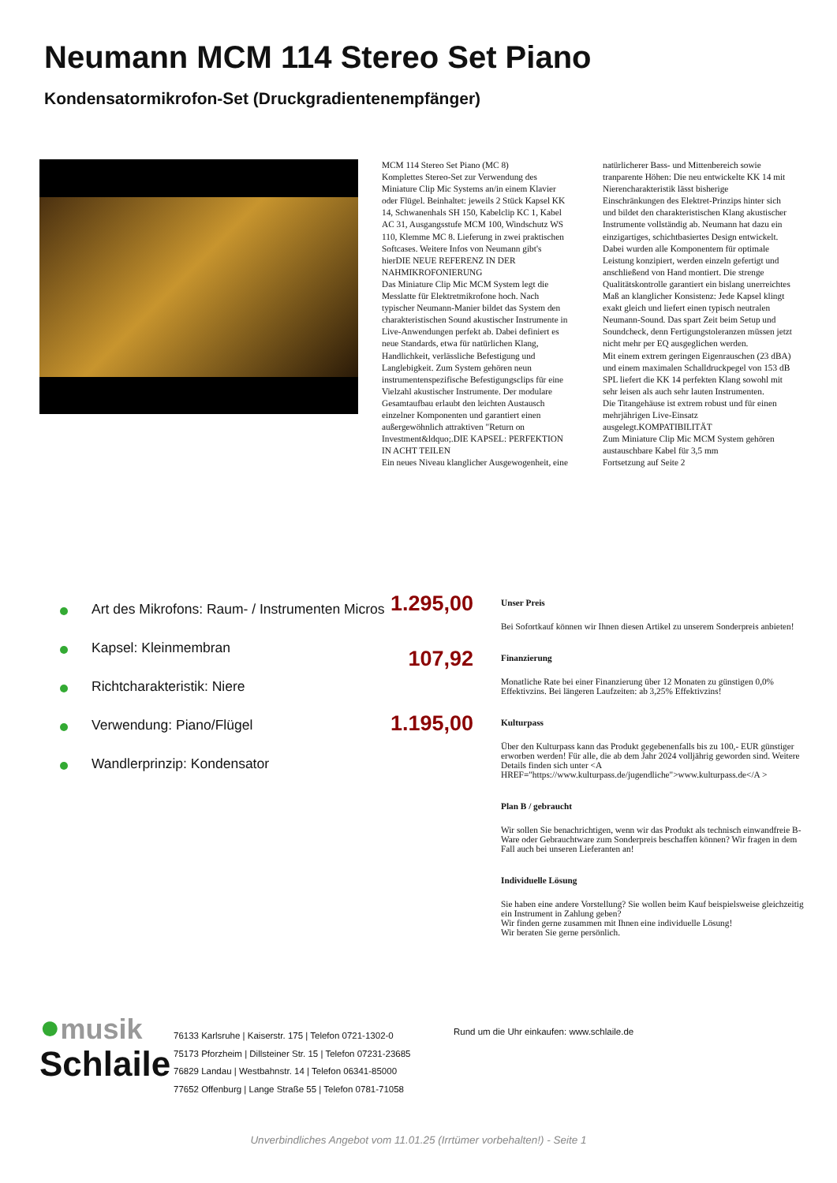Neumann MCM 114 Stereo Set Piano
Kondensatormikrofon-Set (Druckgradientenempfänger)
MCM 114 Stereo Set Piano (MC 8)
Komplettes Stereo-Set zur Verwendung des Miniature Clip Mic Systems an/in einem Klavier oder Flügel. Beinhaltet: jeweils 2 Stück Kapsel KK 14, Schwanenhals SH 150, Kabelclip KC 1, Kabel AC 31, Ausgangsstufe MCM 100, Windschutz WS 110, Klemme MC 8. Lieferung in zwei praktischen Softcases. Weitere Infos von Neumann gibt's hierDIE NEUE REFERENZ IN DER NAHMIKROFONIERUNG
Das Miniature Clip Mic MCM System legt die Messlatte für Elektretmikrofone hoch. Nach typischer Neumann-Manier bildet das System den charakteristischen Sound akustischer Instrumente in Live-Anwendungen perfekt ab. Dabei definiert es neue Standards, etwa für natürlichen Klang, Handlichkeit, verlässliche Befestigung und Langlebigkeit. Zum System gehören neun instrumentenspezifische Befestigungsclips für eine Vielzahl akustischer Instrumente. Der modulare Gesamtaufbau erlaubt den leichten Austausch einzelner Komponenten und garantiert einen außergewöhnlich attraktiven "Return on Investment&ldquo;.DIE KAPSEL: PERFEKTION IN ACHT TEILEN
Ein neues Niveau klanglicher Ausgewogenheit, eine natürlicherer Bass- und Mittenbereich sowie tranparente Höhen: Die neu entwickelte KK 14 mit Nierencharakteristik lässt bisherige Einschränkungen des Elektret-Prinzips hinter sich und bildet den charakteristischen Klang akustischer Instrumente vollständig ab. Neumann hat dazu ein einzigartiges, schichtbasiertes Design entwickelt. Dabei wurden alle Komponentem für optimale Leistung konzipiert, werden einzeln gefertigt und anschließend von Hand montiert. Die strenge Qualitätskontrolle garantiert ein bislang unerreichtes Maß an klanglicher Konsistenz: Jede Kapsel klingt exakt gleich und liefert einen typisch neutralen Neumann-Sound. Das spart Zeit beim Setup und Soundcheck, denn Fertigungstoleranzen müssen jetzt nicht mehr per EQ ausgeglichen werden.
Mit einem extrem geringen Eigenrauschen (23 dBA) und einem maximalen Schalldruckpegel von 153 dB SPL liefert die KK 14 perfekten Klang sowohl mit sehr leisen als auch sehr lauten Instrumenten.
Die Titangehäuse ist extrem robust und für einen mehrjährigen Live-Einsatz ausgelegt.KOMPATIBILITÄT
Zum Miniature Clip Mic MCM System gehören austauschbare Kabel für 3,5 mm
Fortsetzung auf Seite 2
Art des Mikrofons: Raum- / Instrumenten Micros
Kapsel: Kleinmembran
Richtcharakteristik: Niere
Verwendung: Piano/Flügel
Wandlerprinzip: Kondensator
1.295,00
Unser Preis
Bei Sofortkauf können wir Ihnen diesen Artikel zu unserem Sonderpreis anbieten!
107,92
Finanzierung
Monatliche Rate bei einer Finanzierung über 12 Monaten zu günstigen 0,0% Effektivzins. Bei längeren Laufzeiten: ab 3,25% Effektivzins!
1.195,00
Kulturpass
Über den Kulturpass kann das Produkt gegebenenfalls bis zu 100,- EUR günstiger erworben werden! Für alle, die ab dem Jahr 2024 volljährig geworden sind. Weitere Details finden sich unter <A HREF="https://www.kulturpass.de/jugendliche">www.kulturpass.de</A >
Plan B / gebraucht
Wir sollen Sie benachrichtigen, wenn wir das Produkt als technisch einwandfreie B-Ware oder Gebrauchtware zum Sonderpreis beschaffen können? Wir fragen in dem Fall auch bei unseren Lieferanten an!
Individuelle Lösung
Sie haben eine andere Vorstellung? Sie wollen beim Kauf beispielsweise gleichzeitig ein Instrument in Zahlung geben?
Wir finden gerne zusammen mit Ihnen eine individuelle Lösung!
Wir beraten Sie gerne persönlich.
●musik
Schlaile
76133 Karlsruhe | Kaiserstr. 175 | Telefon 0721-1302-0
75173 Pforzheim | Dillsteiner Str. 15 | Telefon 07231-23685
76829 Landau | Westbahnstr. 14 | Telefon 06341-85000
77652 Offenburg | Lange Straße 55 | Telefon 0781-71058
Rund um die Uhr einkaufen: www.schlaile.de
Unverbindliches Angebot vom 11.01.25 (Irrtümer vorbehalten!) - Seite 1